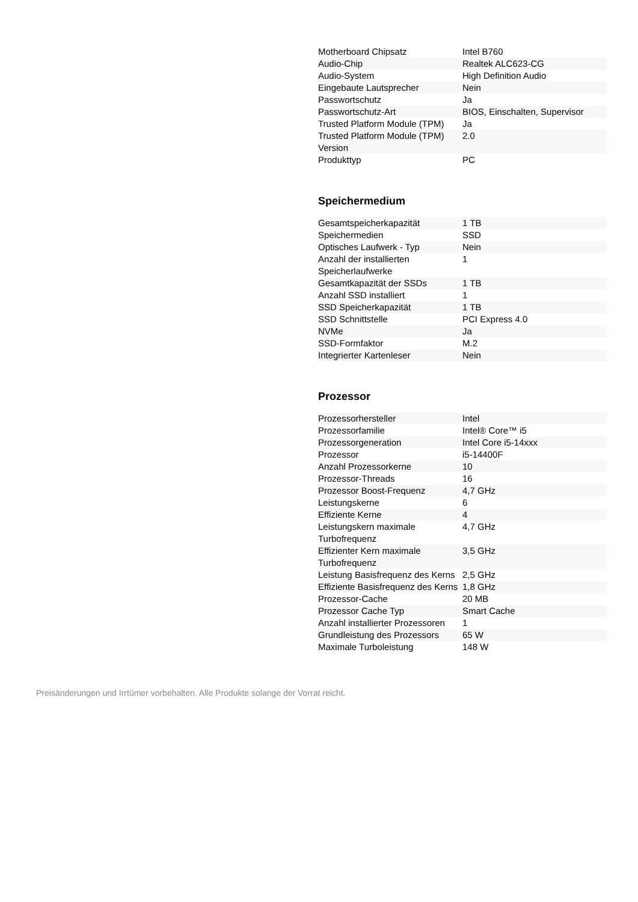| Motherboard Chipsatz | Intel B760 |
| Audio-Chip | Realtek ALC623-CG |
| Audio-System | High Definition Audio |
| Eingebaute Lautsprecher | Nein |
| Passwortschutz | Ja |
| Passwortschutz-Art | BIOS, Einschalten, Supervisor |
| Trusted Platform Module (TPM) | Ja |
| Trusted Platform Module (TPM) Version | 2.0 |
| Produkttyp | PC |
Speichermedium
| Gesamtspeicherkapazität | 1 TB |
| Speichermedien | SSD |
| Optisches Laufwerk - Typ | Nein |
| Anzahl der installierten Speicherlaufwerke | 1 |
| Gesamtkapazität der SSDs | 1 TB |
| Anzahl SSD installiert | 1 |
| SSD Speicherkapazität | 1 TB |
| SSD Schnittstelle | PCI Express 4.0 |
| NVMe | Ja |
| SSD-Formfaktor | M.2 |
| Integrierter Kartenleser | Nein |
Prozessor
| Prozessorhersteller | Intel |
| Prozessorfamilie | Intel® Core™ i5 |
| Prozessorgeneration | Intel Core i5-14xxx |
| Prozessor | i5-14400F |
| Anzahl Prozessorkerne | 10 |
| Prozessor-Threads | 16 |
| Prozessor Boost-Frequenz | 4,7 GHz |
| Leistungskerne | 6 |
| Effiziente Kerne | 4 |
| Leistungskern maximale Turbofrequenz | 4,7 GHz |
| Effizienter Kern maximale Turbofrequenz | 3,5 GHz |
| Leistung Basisfrequenz des Kerns | 2,5 GHz |
| Effiziente Basisfrequenz des Kerns | 1,8 GHz |
| Prozessor-Cache | 20 MB |
| Prozessor Cache Typ | Smart Cache |
| Anzahl installierter Prozessoren | 1 |
| Grundleistung des Prozessors | 65 W |
| Maximale Turboleistung | 148 W |
Preisänderungen und Irrtümer vorbehalten. Alle Produkte solange der Vorrat reicht.